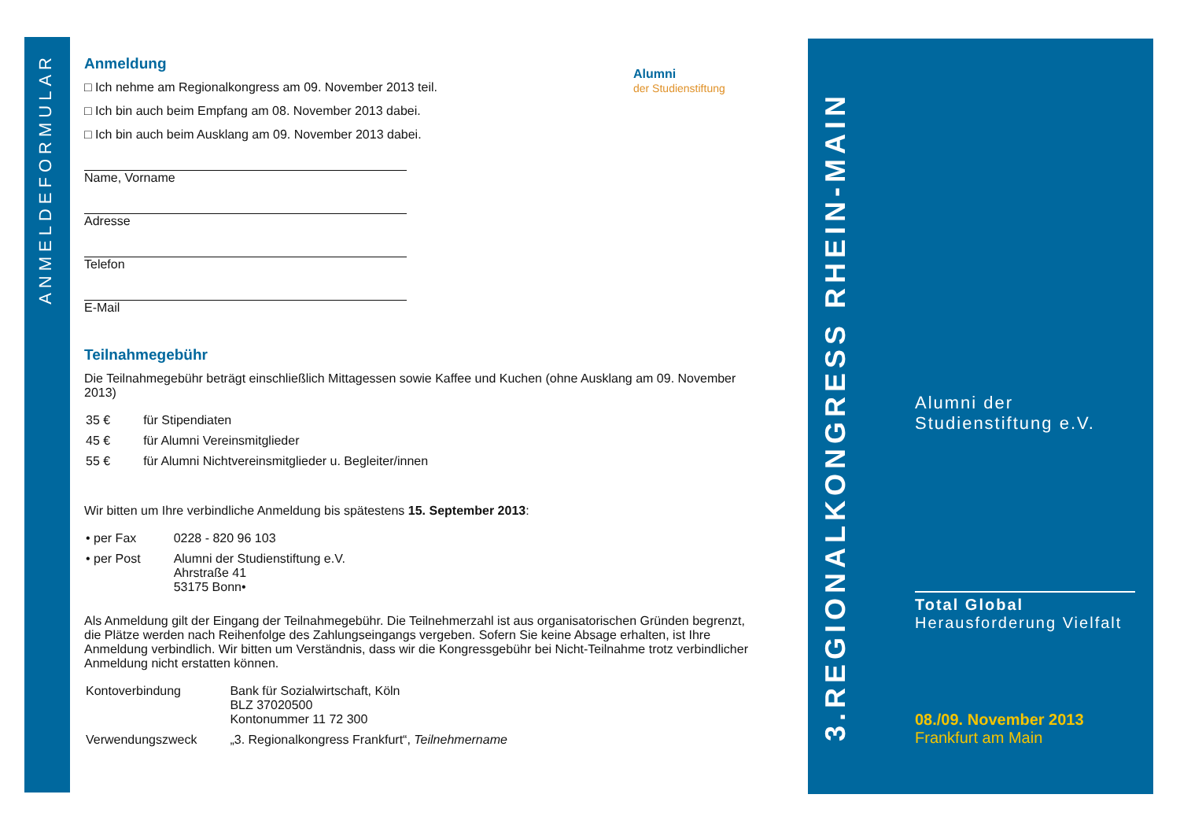ANMELDEFORMULAR
Alumni
der Studienstiftung
Anmeldung
□ Ich nehme am Regionalkongress am 09. November 2013 teil.
□ Ich bin auch beim Empfang am 08. November 2013 dabei.
□ Ich bin auch beim Ausklang am 09. November 2013 dabei.
Name, Vorname
Adresse
Telefon
E-Mail
Teilnahmegebühr
Die Teilnahmegebühr beträgt einschließlich Mittagessen sowie Kaffee und Kuchen (ohne Ausklang am 09. November 2013)
| 35 € | für Stipendiaten |
| 45 € | für Alumni Vereinsmitglieder |
| 55 € | für Alumni Nichtvereinsmitglieder u. Begleiter/innen |
Wir bitten um Ihre verbindliche Anmeldung bis spätestens 15. September 2013:
| • per Fax | 0228 - 820 96 103 |
| • per Post | Alumni der Studienstiftung e.V. Ahrstraße 41 53175 Bonn• |
Als Anmeldung gilt der Eingang der Teilnahmegebühr. Die Teilnehmerzahl ist aus organisatorischen Gründen begrenzt, die Plätze werden nach Reihenfolge des Zahlungseingangs vergeben. Sofern Sie keine Absage erhalten, ist Ihre Anmeldung verbindlich. Wir bitten um Verständnis, dass wir die Kongressgebühr bei Nicht-Teilnahme trotz verbindlicher Anmeldung nicht erstatten können.
| Kontoverbindung | Bank für Sozialwirtschaft, Köln BLZ 37020500 Kontonummer 11 72 300 |
| Verwendungszweck | „3. Regionalkongress Frankfurt“, Teilnehmername |
3.REGIONALKONGRESS RHEIN-MAIN
Alumni der
Studienstiftung e.V.
Total Global
Herausforderung Vielfalt
08./09. November 2013
Frankfurt am Main